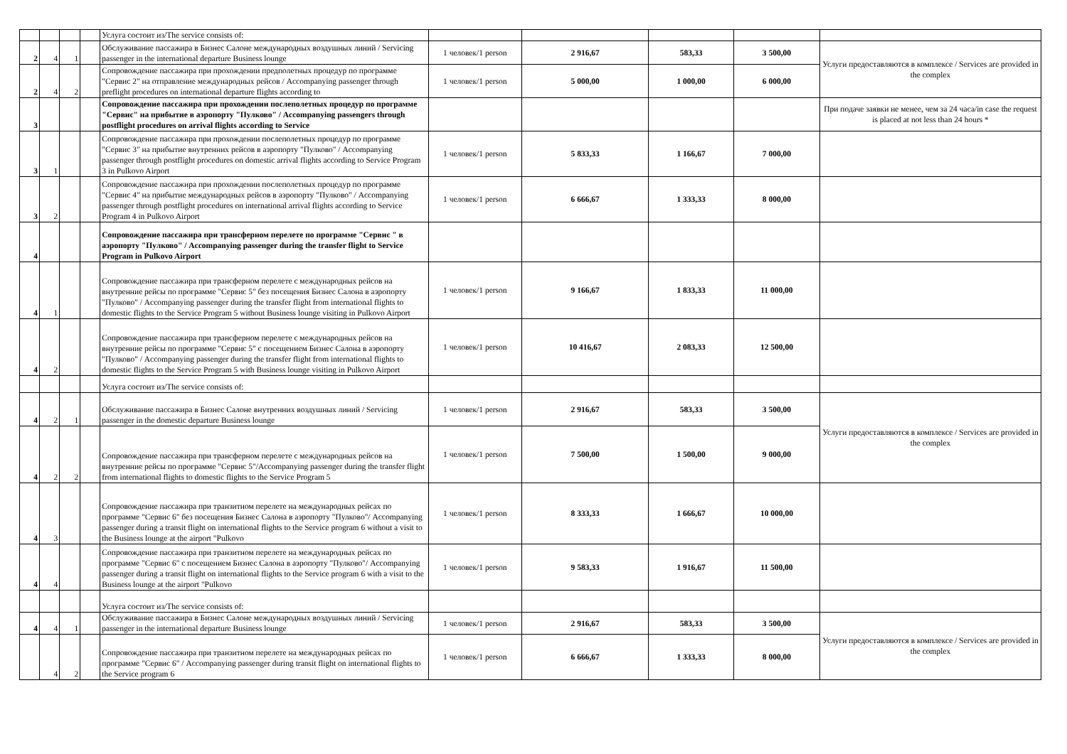| | | | | Услуга состоит из/The service consists of: | | | | | |
| 2 | 4 | 1 | | Обслуживание пассажира в Бизнес Салоне международных воздушных линий / Servicing passenger in the international departure Business lounge | 1 человек/1 person | 2 916,67 | 583,33 | 3 500,00 | Услуги предоставляются в комплексе / Services are provided in the complex |
| 2 | 4 | 2 | | Сопровождение пассажира при прохождении предполетных процедур по программе "Сервис 2" на отправление международных рейсов / Accompanying passenger through preflight procedures on international departure flights according to | 1 человек/1 person | 5 000,00 | 1 000,00 | 6 000,00 | |
| 3 | | | | Сопровождение пассажира при прохождении послеполетных процедур по программе "Сервис" на прибытие в аэропорту "Пулково" / Accompanying passengers through postflight procedures on arrival flights according to Service | | | | | При подаче заявки не менее, чем за 24 часа/in case the request is placed at not less than 24 hours * |
| 3 | 1 | | | Сопровождение пассажира при прохождении послеполетных процедур по программе "Сервис 3" на прибытие внутренних рейсов в аэропорту "Пулково" / Accompanying passenger through postflight procedures on domestic arrival flights according to Service Program 3 in Pulkovo Airport | 1 человек/1 person | 5 833,33 | 1 166,67 | 7 000,00 | |
| 3 | 2 | | | Сопровождение пассажира при прохождении послеполетных процедур по программе "Сервис 4" на прибытие международных рейсов в аэропорту "Пулково" / Accompanying passenger through postflight procedures on international arrival flights according to Service Program 4 in Pulkovo Airport | 1 человек/1 person | 6 666,67 | 1 333,33 | 8 000,00 | |
| 4 | | | | Сопровождение пассажира при трансферном перелете по программе "Сервис " в аэропорту "Пулково" / Accompanying passenger during the transfer flight to Service Program in Pulkovo Airport | | | | | |
| 4 | 1 | | | Сопровождение пассажира при трансферном перелете с международных рейсов на внутренние рейсы по программе "Сервис 5" без посещения Бизнес Салона в аэропорту "Пулково" / Accompanying passenger during the transfer flight from international flights to domestic flights to the Service Program 5 without Business lounge visiting in Pulkovo Airport | 1 человек/1 person | 9 166,67 | 1 833,33 | 11 000,00 | |
| 4 | 2 | | | Сопровождение пассажира при трансферном перелете с международных рейсов на внутренние рейсы по программе "Сервис 5" с посещением Бизнес Салона в аэропорту "Пулково" / Accompanying passenger during the transfer flight from international flights to domestic flights to the Service Program 5 with Business lounge visiting in Pulkovo Airport | 1 человек/1 person | 10 416,67 | 2 083,33 | 12 500,00 | |
| | | | | Услуга состоит из/The service consists of: | | | | | |
| 4 | 2 | 1 | | Обслуживание пассажира в Бизнес Салоне внутренних воздушных линий / Servicing passenger in the domestic departure Business lounge | 1 человек/1 person | 2 916,67 | 583,33 | 3 500,00 | Услуги предоставляются в комплексе / Services are provided in the complex |
| 4 | 2 | 2 | | Сопровождение пассажира при трансферном перелете с международных рейсов на внутренние рейсы по программе "Сервис 5"/Accompanying passenger during the transfer flight from international flights to domestic flights to the Service Program 5 | 1 человек/1 person | 7 500,00 | 1 500,00 | 9 000,00 | |
| 4 | 3 | | | Сопровождение пассажира при транзитном перелете на международных рейсах по программе "Сервис 6" без посещения Бизнес Салона в аэропорту "Пулково"/ Accompanying passenger during a transit flight on international flights to the Service program 6 without a visit to the Business lounge at the airport "Pulkovo | 1 человек/1 person | 8 333,33 | 1 666,67 | 10 000,00 | |
| 4 | 4 | | | Сопровождение пассажира при транзитном перелете на международных рейсах по программе "Сервис 6" с посещением Бизнес Салона в аэропорту "Пулково"/ Accompanying passenger during a transit flight on international flights to the Service program 6 with a visit to the Business lounge at the airport "Pulkovo | 1 человек/1 person | 9 583,33 | 1 916,67 | 11 500,00 | |
| | | | | Услуга состоит из/The service consists of: | | | | | |
| 4 | 4 | 1 | | Обслуживание пассажира в Бизнес Салоне международных воздушных линий / Servicing passenger in the international departure Business lounge | 1 человек/1 person | 2 916,67 | 583,33 | 3 500,00 | Услуги предоставляются в комплексе / Services are provided in the complex |
| | 4 | 2 | | Сопровождение пассажира при транзитном перелете на международных рейсах по программе "Сервис 6" / Accompanying passenger during transit flight on international flights to the Service program 6 | 1 человек/1 person | 6 666,67 | 1 333,33 | 8 000,00 | |